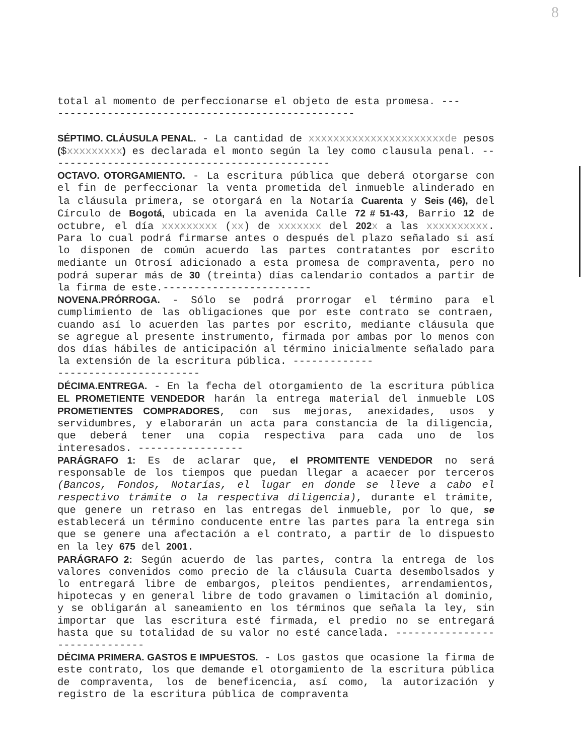8
total al momento de perfeccionarse el objeto de esta promesa. ---
------------------------------------------------
SÉPTIMO. CLÁUSULA PENAL. - La cantidad de xxxxxxxxxxxxxxxxxxxxxxde pesos ($xxxxxxxxx) es declarada el monto según la ley como clausula penal. ----------------------------------------------
OCTAVO. OTORGAMIENTO. - La escritura pública que deberá otorgarse con el fin de perfeccionar la venta prometida del inmueble alinderado en la cláusula primera, se otorgará en la Notaría Cuarenta y Seis (46), del Círculo de Bogotá, ubicada en la avenida Calle 72 # 51-43, Barrio 12 de octubre, el día xxxxxxxxx (xx) de xxxxxxx del 202 x a las xxxxxxxxxx. Para lo cual podrá firmarse antes o después del plazo señalado si así lo disponen de común acuerdo las partes contratantes por escrito mediante un Otrosí adicionado a esta promesa de compraventa, pero no podrá superar más de 30 (treinta) días calendario contados a partir de la firma de este.------------------------
NOVENA.PRÓRROGA. - Sólo se podrá prorrogar el término para el cumplimiento de las obligaciones que por este contrato se contraen, cuando así lo acuerden las partes por escrito, mediante cláusula que se agregue al presente instrumento, firmada por ambas por lo menos con dos días hábiles de anticipación al término inicialmente señalado para la extensión de la escritura pública. -------------
-----------------------
DÉCIMA.ENTREGA. - En la fecha del otorgamiento de la escritura pública EL PROMETIENTE VENDEDOR harán la entrega material del inmueble LOS PROMETIENTES COMPRADORES, con sus mejoras, anexidades, usos y servidumbres, y elaborarán un acta para constancia de la diligencia, que deberá tener una copia respectiva para cada uno de los interesados. -----------------
PARÁGRAFO 1: Es de aclarar que, el PROMITENTE VENDEDOR no será responsable de los tiempos que puedan llegar a acaecer por terceros (Bancos, Fondos, Notarías, el lugar en donde se lleve a cabo el respectivo trámite o la respectiva diligencia), durante el trámite, que genere un retraso en las entregas del inmueble, por lo que, se establecerá un término conducente entre las partes para la entrega sin que se genere una afectación a el contrato, a partir de lo dispuesto en la ley 675 del 2001.
PARÁGRAFO 2: Según acuerdo de las partes, contra la entrega de los valores convenidos como precio de la cláusula Cuarta desembolsados y lo entregará libre de embargos, pleitos pendientes, arrendamientos, hipotecas y en general libre de todo gravamen o limitación al dominio, y se obligarán al saneamiento en los términos que señala la ley, sin importar que las escritura esté firmada, el predio no se entregará hasta que su totalidad de su valor no esté cancelada. ------------------------------
DÉCIMA PRIMERA. GASTOS E IMPUESTOS. - Los gastos que ocasione la firma de este contrato, los que demande el otorgamiento de la escritura pública de compraventa, los de beneficencia, así como, la autorización y registro de la escritura pública de compraventa